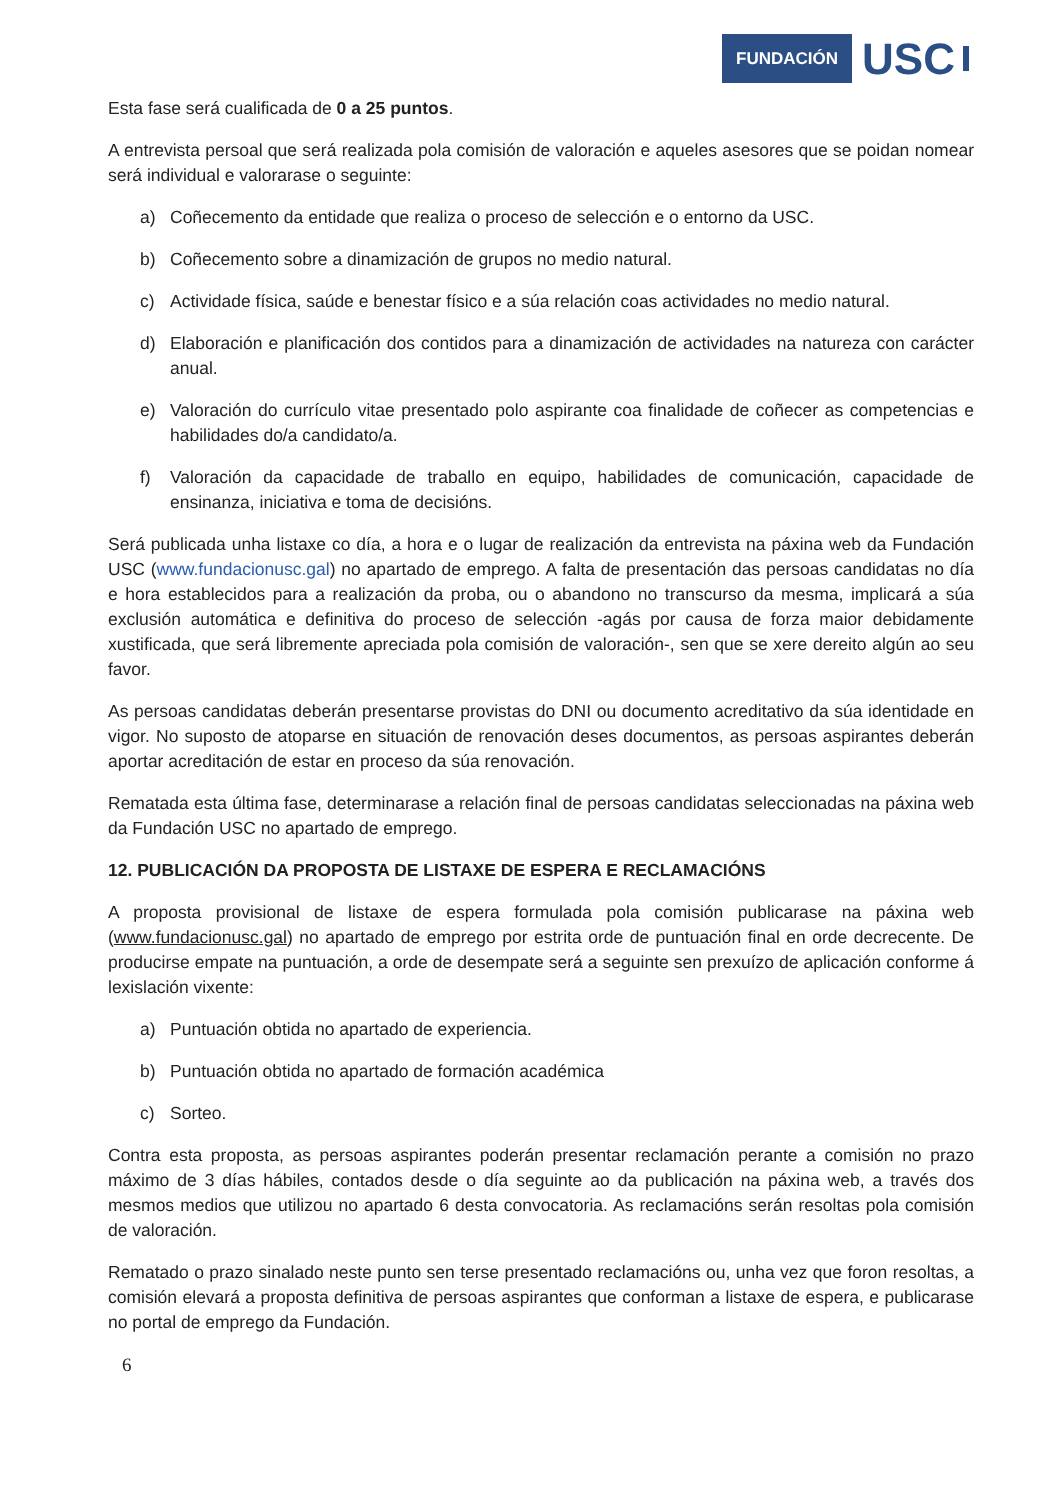FUNDACIÓN USC
Esta fase será cualificada de 0 a 25 puntos.
A entrevista persoal que será realizada pola comisión de valoración e aqueles asesores que se poidan nomear será individual e valorarase o seguinte:
a) Coñecemento da entidade que realiza o proceso de selección e o entorno da USC.
b) Coñecemento sobre a dinamización de grupos no medio natural.
c) Actividade física, saúde e benestar físico e a súa relación coas actividades no medio natural.
d) Elaboración e planificación dos contidos para a dinamización de actividades na natureza con carácter anual.
e) Valoración do currículo vitae presentado polo aspirante coa finalidade de coñecer as competencias e habilidades do/a candidato/a.
f) Valoración da capacidade de traballo en equipo, habilidades de comunicación, capacidade de ensinanza, iniciativa e toma de decisións.
Será publicada unha listaxe co día, a hora e o lugar de realización da entrevista na páxina web da Fundación USC (www.fundacionusc.gal) no apartado de emprego. A falta de presentación das persoas candidatas no día e hora establecidos para a realización da proba, ou o abandono no transcurso da mesma, implicará a súa exclusión automática e definitiva do proceso de selección -agás por causa de forza maior debidamente xustificada, que será libremente apreciada pola comisión de valoración-, sen que se xere dereito algún ao seu favor.
As persoas candidatas deberán presentarse provistas do DNI ou documento acreditativo da súa identidade en vigor. No suposto de atoparse en situación de renovación deses documentos, as persoas aspirantes deberán aportar acreditación de estar en proceso da súa renovación.
Rematada esta última fase, determinarase a relación final de persoas candidatas seleccionadas na páxina web da Fundación USC no apartado de emprego.
12. PUBLICACIÓN DA PROPOSTA DE LISTAXE DE ESPERA E RECLAMACIÓNS
A proposta provisional de listaxe de espera formulada pola comisión publicarase na páxina web (www.fundacionusc.gal) no apartado de emprego por estrita orde de puntuación final en orde decrecente. De producirse empate na puntuación, a orde de desempate será a seguinte sen prexuízo de aplicación conforme á lexislación vixente:
a) Puntuación obtida no apartado de experiencia.
b) Puntuación obtida no apartado de formación académica
c) Sorteo.
Contra esta proposta, as persoas aspirantes poderán presentar reclamación perante a comisión no prazo máximo de 3 días hábiles, contados desde o día seguinte ao da publicación na páxina web, a través dos mesmos medios que utilizou no apartado 6 desta convocatoria. As reclamacións serán resoltas pola comisión de valoración.
Rematado o prazo sinalado neste punto sen terse presentado reclamacións ou, unha vez que foron resoltas, a comisión elevará a proposta definitiva de persoas aspirantes que conforman a listaxe de espera, e publicarase no portal de emprego da Fundación.
6